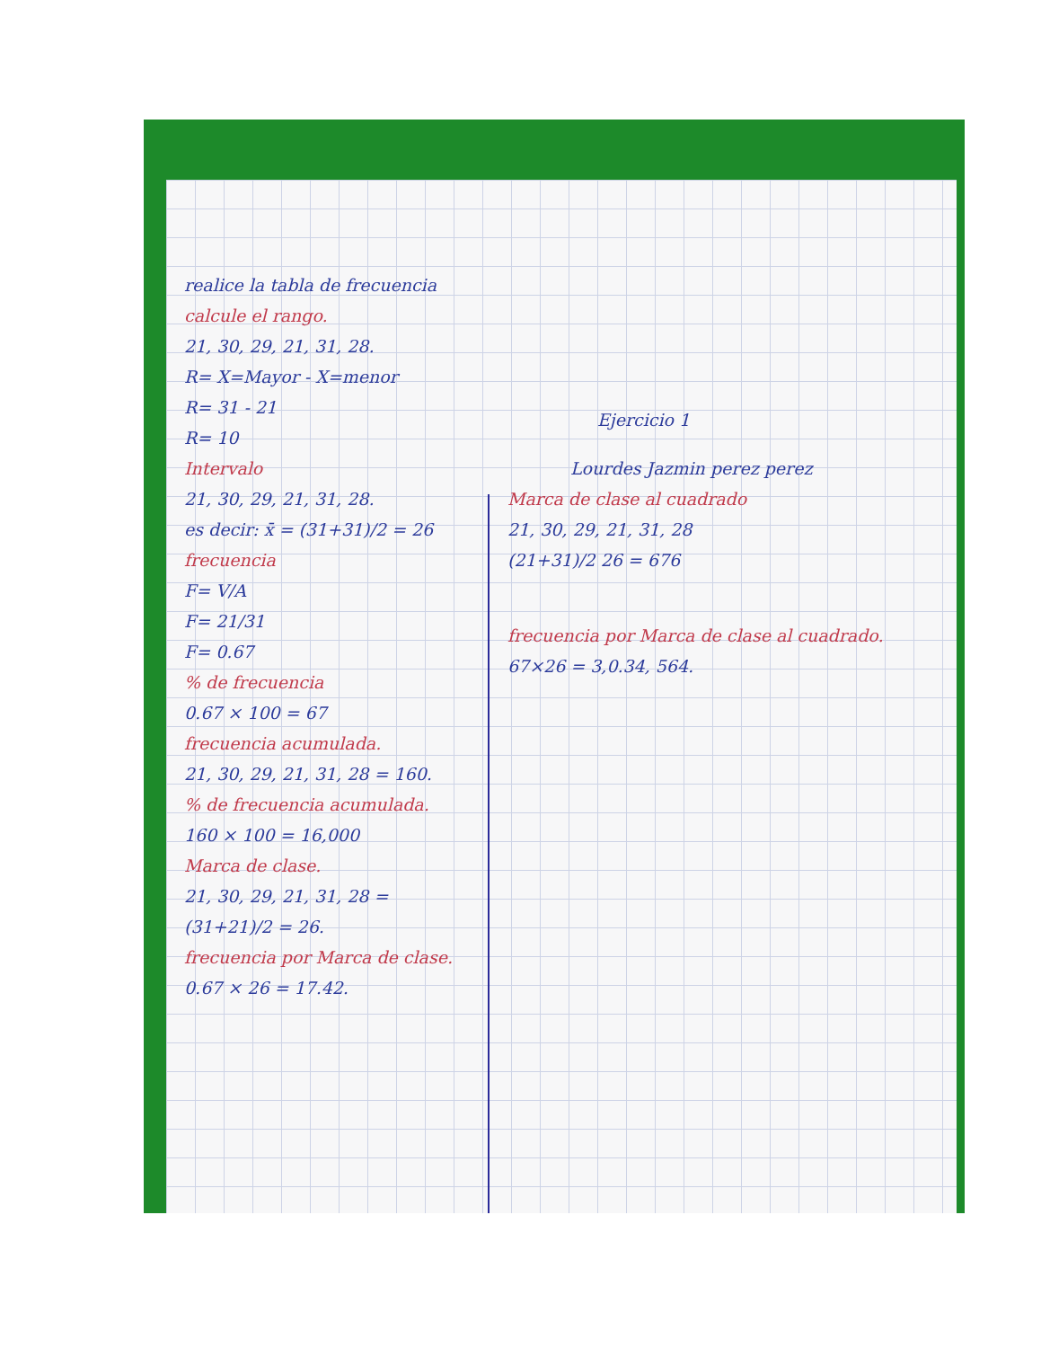realice la tabla de frecuencia
calcule el rango.
21, 30, 29, 21, 31, 28.
R= X=Mayor - X=menor
R= 31 - 21
R= 10
Intervalo
21, 30, 29, 21, 31, 28.
es decir: x̄ = (31+31)/2 = 26
frecuencia
F= V/A
F= 21/31
F= 0.67
% de frecuencia
0.67 × 100 = 67
frecuencia acumulada.
21, 30, 29, 21, 31, 28 = 160.
% de frecuencia acumulada.
160 × 100 = 16,000
Marca de clase.
21, 30, 29, 21, 31, 28 =
(31+21)/2 = 26.
frecuencia por Marca de clase.
0.67 × 26 = 17.42.
Ejercicio 1
Lourdes Jazmin perez perez
Marca de clase al cuadrado
21, 30, 29, 21, 31, 28
(21+31)/2 26 = 676
frecuencia por Marca de clase al cuadrado.
67×26 = 3,0.34, 564.